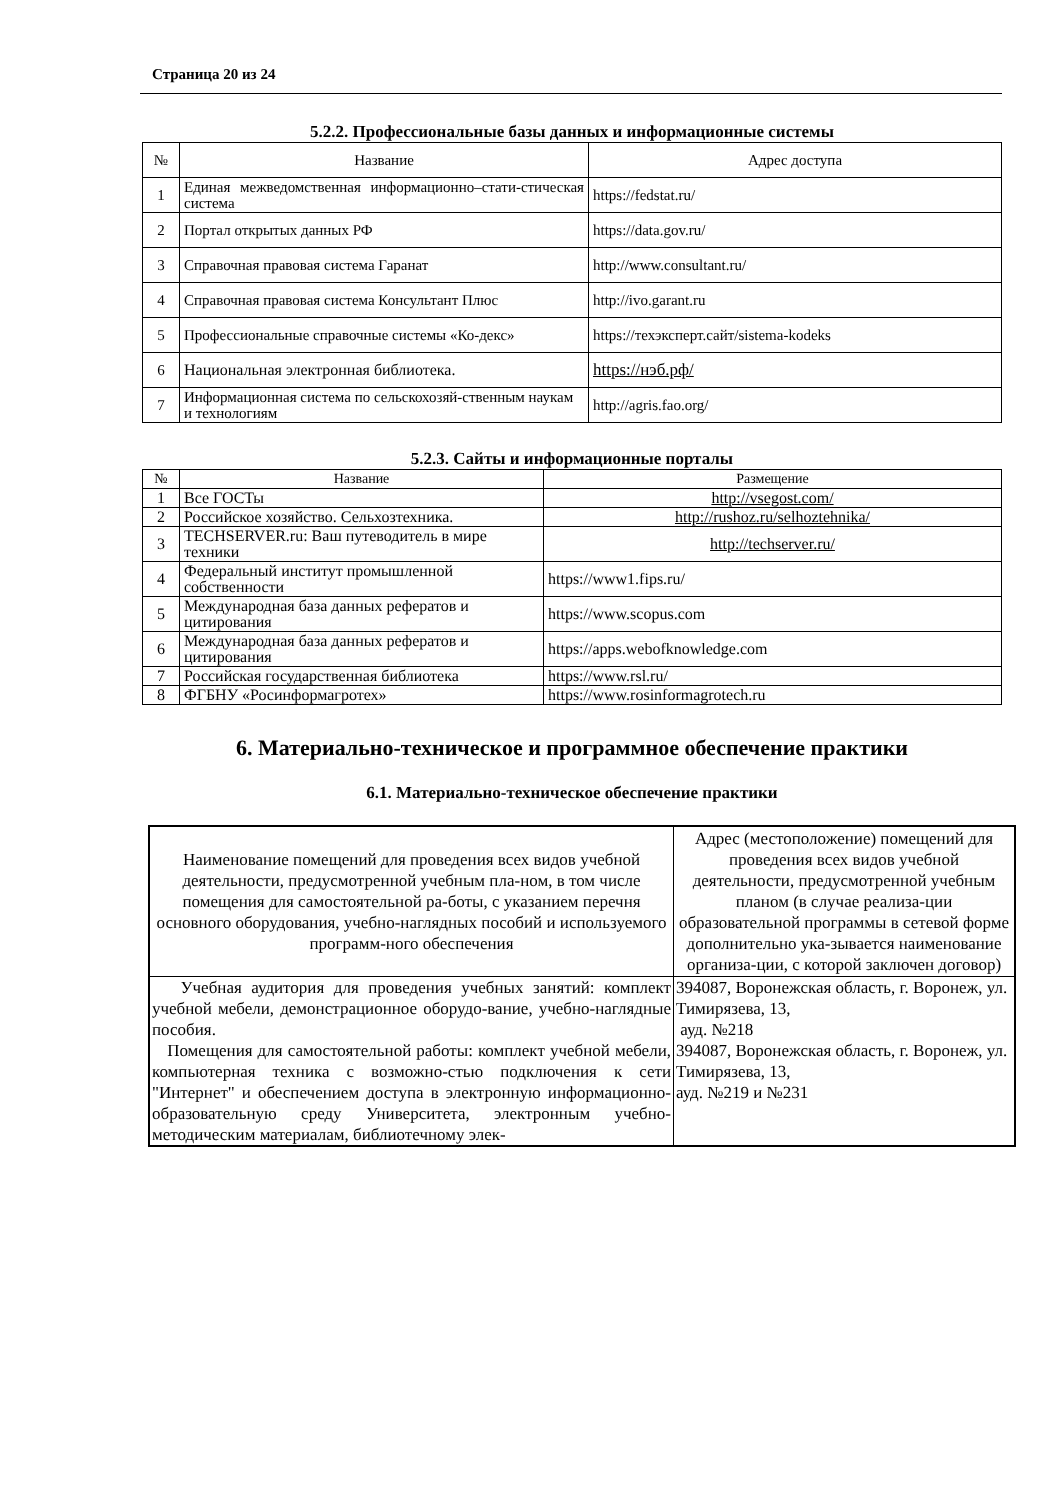Страница 20 из 24
5.2.2. Профессиональные базы данных и информационные системы
| № | Название | Адрес доступа |
| 1 | Единая межведомственная информационно–стати-стическая система | https://fedstat.ru/ |
| 2 | Портал открытых данных РФ | https://data.gov.ru/ |
| 3 | Справочная правовая система Гаранат | http://www.consultant.ru/ |
| 4 | Справочная правовая система Консультант Плюс | http://ivo.garant.ru |
| 5 | Профессиональные справочные системы «Ко-декс» | https://техэксперт.сайт/sistema-kodeks |
| 6 | Национальная электронная библиотека. | https://нэб.рф/ |
| 7 | Информационная система по сельскохозяй-ственным наукам и технологиям | http://agris.fao.org/ |
5.2.3. Сайты и информационные порталы
| № | Название | Размещение |
| 1 | Все ГОСТы | http://vsegost.com/ |
| 2 | Российское хозяйство. Сельхозтехника. | http://rushoz.ru/selhoztehnika/ |
| 3 | TECHSERVER.ru: Ваш путеводитель в мире техники | http://techserver.ru/ |
| 4 | Федеральный институт промышленной собственности | https://www1.fips.ru/ |
| 5 | Международная база данных рефератов и цитирования | https://www.scopus.com |
| 6 | Международная база данных рефератов и цитирования | https://apps.webofknowledge.com |
| 7 | Российская государственная библиотека | https://www.rsl.ru/ |
| 8 | ФГБНУ «Росинформагротех» | https://www.rosinformagrotech.ru |
6. Материально-техническое и программное обеспечение практики
6.1. Материально-техническое обеспечение практики
| Наименование помещений для проведения всех видов учебной деятельности, предусмотренной учебным пла-ном, в том числе помещения для самостоятельной ра-боты, с указанием перечня основного оборудования, учебно-наглядных пособий и используемого программ-ного обеспечения | Адрес (местоположение) помещений для проведения всех видов учебной деятельности, предусмотренной учебным планом (в случае реализа-ции образовательной программы в сетевой форме дополнительно ука-зывается наименование организа-ции, с которой заключен договор) |
| Учебная аудитория для проведения учебных занятий: комплект учебной мебели, демонстрационное оборудо-вание, учебно-наглядные пособия. Помещения для самостоятельной работы: комплект учебной мебели, компьютерная техника с возможно-стью подключения к сети "Интернет" и обеспечением доступа в электронную информационно-образовательную среду Университета, электронным учебно-методическим материалам, библиотечному элек- | 394087, Воронежская область, г. Воронеж, ул. Тимирязева, 13, ауд. №218 394087, Воронежская область, г. Воронеж, ул. Тимирязева, 13, ауд. №219 и №231 |